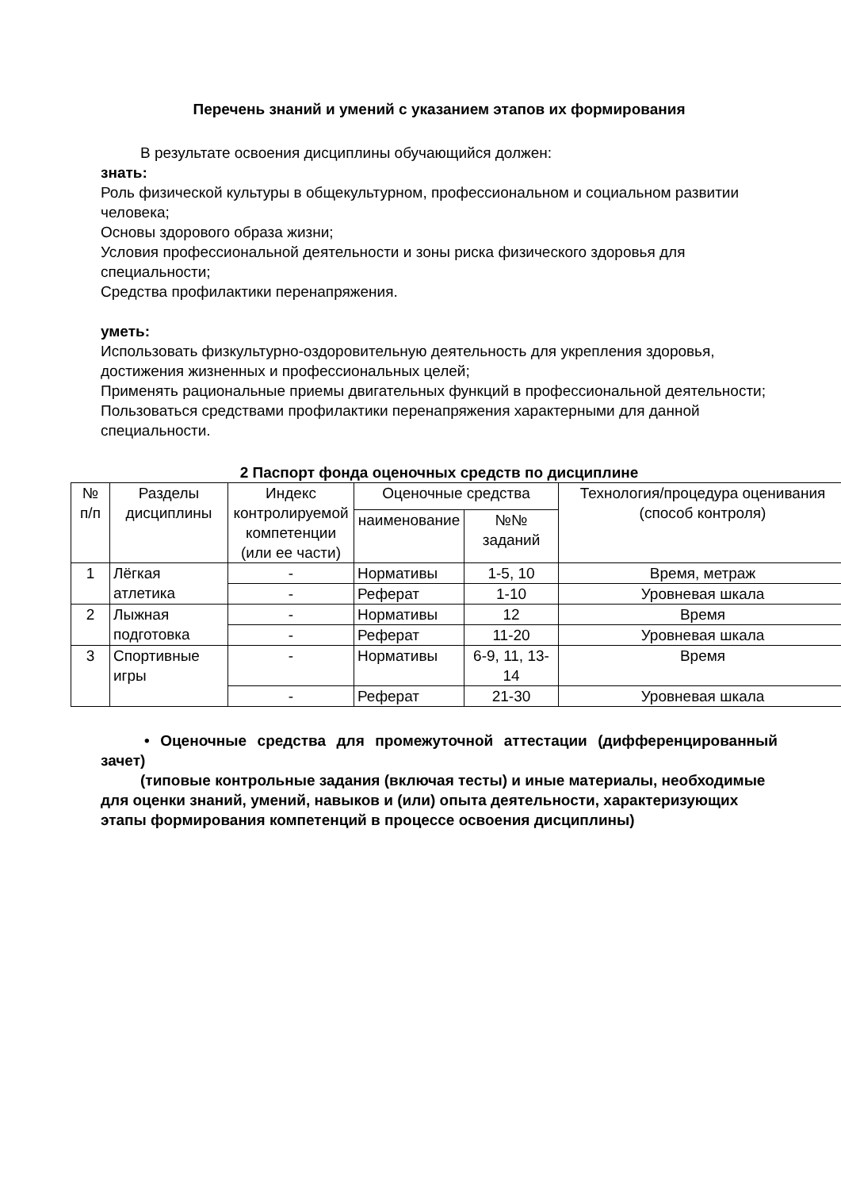Перечень знаний и умений с указанием этапов их формирования
В результате освоения дисциплины обучающийся должен:
знать:
Роль физической культуры в общекультурном, профессиональном и социальном развитии человека;
Основы здорового образа жизни;
Условия профессиональной деятельности и зоны риска физического здоровья для специальности;
Средства профилактики перенапряжения.
уметь:
Использовать физкультурно-оздоровительную деятельность для укрепления здоровья, достижения жизненных и профессиональных целей;
Применять рациональные приемы двигательных функций в профессиональной деятельности;
Пользоваться средствами профилактики перенапряжения характерными для данной специальности.
2 Паспорт фонда оценочных средств по дисциплине
| № п/п | Разделы дисциплины | Индекс контролируемой компетенции (или ее части) | Оценочные средства | | Технология/процедура оценивания (способ контроля) |
| --- | --- | --- | --- | --- | --- |
| | | | наименование | №№ заданий | |
| 1 | Лёгкая атлетика | - | Нормативы | 1-5, 10 | Время, метраж |
| | | - | Реферат | 1-10 | Уровневая шкала |
| 2 | Лыжная подготовка | - | Нормативы | 12 | Время |
| | | - | Реферат | 11-20 | Уровневая шкала |
| 3 | Спортивные игры | - | Нормативы | 6-9, 11, 13-14 | Время |
| | | - | Реферат | 21-30 | Уровневая шкала |
• Оценочные средства для промежуточной аттестации (дифференцированный зачет)
(типовые контрольные задания (включая тесты) и иные материалы, необходимые для оценки знаний, умений, навыков и (или) опыта деятельности, характеризующих этапы формирования компетенций в процессе освоения дисциплины)